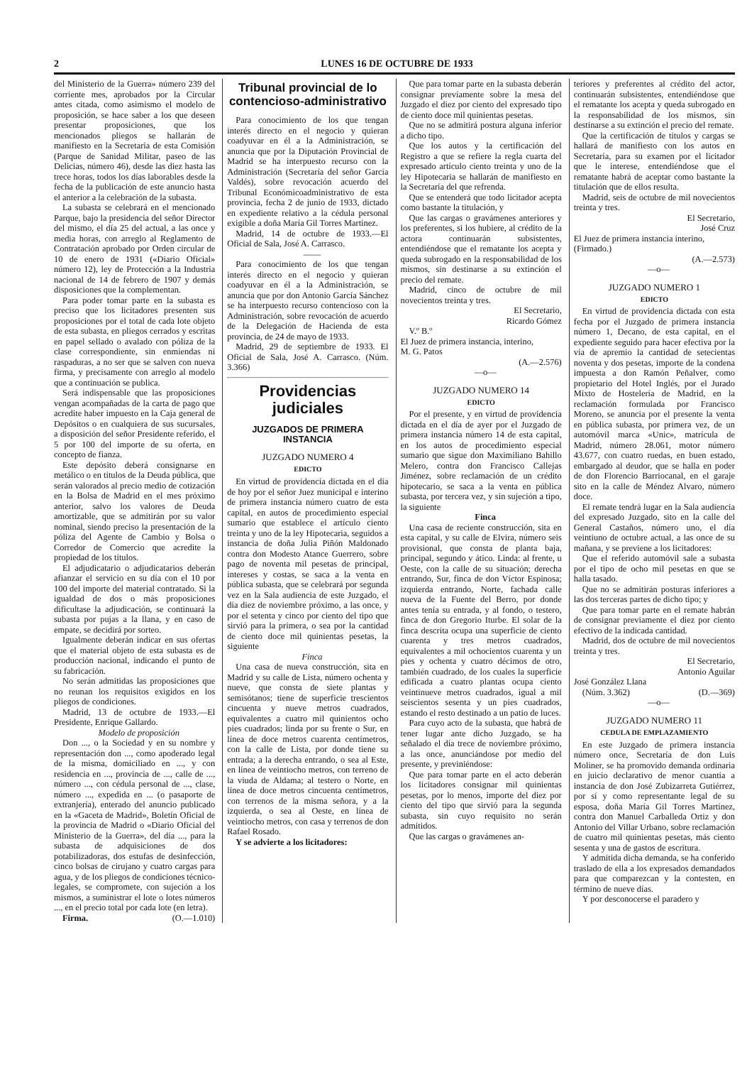2 LUNES 16 DE OCTUBRE DE 1933
del Ministerio de la Guerra» número 239 del corriente mes, aprobados por la Circular antes citada, como asimismo el modelo de proposición, se hace saber a los que deseen presentar proposiciones, que los mencionados pliegos se hallarán de manifiesto en la Secretaría de esta Comisión (Parque de Sanidad Militar, paseo de las Delicias, número 46), desde las diez hasta las trece horas, todos los días laborables desde la fecha de la publicación de este anuncio hasta el anterior a la celebración de la subasta.
La subasta se celebrará en el mencionado Parque, bajo la presidencia del señor Director del mismo, el día 25 del actual, a las once y media horas, con arreglo al Reglamento de Contratación aprobado por Orden circular de 10 de enero de 1931 («Diario Oficial» número 12), ley de Protección a la Industria nacional de 14 de febrero de 1907 y demás disposiciones que la complementan.
Para poder tomar parte en la subasta es preciso que los licitadores presenten sus proposiciones por el total de cada lote objeto de esta subasta, en pliegos cerrados y escritas en papel sellado o avalado con póliza de la clase correspondiente, sin enmiendas ni raspaduras, a no ser que se salven con nueva firma, y precisamente con arreglo al modelo que a continuación se publica.
Será indispensable que las proposiciones vengan acompañadas de la carta de pago que acredite haber impuesto en la Caja general de Depósitos o en cualquiera de sus sucursales, a disposición del señor Presidente referido, el 5 por 100 del importe de su oferta, en concepto de fianza.
Este depósito deberá consignarse en metálico o en títulos de la Deuda pública, que serán valorados al precio medio de cotización en la Bolsa de Madrid en el mes próximo anterior, salvo los valores de Deuda amortizable, que se admitirán por su valor nominal, siendo preciso la presentación de la póliza del Agente de Cambio y Bolsa o Corredor de Comercio que acredite la propiedad de los títulos.
El adjudicatario o adjudicatarios deberán afianzar el servicio en su día con el 10 por 100 del importe del material contratado. Si la igualdad de dos o más proposiciones dificultase la adjudicación, se continuará la subasta por pujas a la llana, y en caso de empate, se decidirá por sorteo.
Igualmente deberán indicar en sus ofertas que el material objeto de esta subasta es de producción nacional, indicando el punto de su fabricación.
No serán admitidas las proposiciones que no reunan los requisitos exigidos en los pliegos de condiciones.
Madrid, 13 de octubre de 1933.—El Presidente, Enrique Gallardo.
Modelo de proposición
Don ..., o la Sociedad y en su nombre y representación don ..., como apoderado legal de la misma, domiciliado en ..., y con residencia en ..., provincia de ..., calle de ..., número ..., con cédula personal de ..., clase, número ..., expedida en ... (o pasaporte de extranjería), enterado del anuncio publicado en la «Gaceta de Madrid», Boletín Oficial de la provincia de Madrid o «Diario Oficial del Ministerio de la Guerra», del día ..., para la subasta de adquisiciones de dos potabilizadoras, dos estufas de desinfección, cinco bolsas de cirujano y cuatro cargas para agua, y de los pliegos de condiciones técnico-legales, se compromete, con sujeción a los mismos, a suministrar el lote o lotes números ..., en el precio total por cada lote (en letra).
Firma. (O.—1.010)
Tribunal provincial de lo contencioso-administrativo
Para conocimiento de los que tengan interés directo en el negocio y quieran coadyuvar en él a la Administración, se anuncia que por la Diputación Provincial de Madrid se ha interpuesto recurso con la Administración (Secretaría del señor García Valdés), sobre revocación acuerdo del Tribunal Económicoadministrativo de esta provincia, fecha 2 de junio de 1933, dictado en expediente relativo a la cédula personal exigible a doña María Gil Torres Martínez.
Madrid, 14 de octubre de 1933.—El Oficial de Sala, José A. Carrasco.
——
Para conocimiento de los que tengan interés directo en el negocio y quieran coadyuvar en él a la Administración, se anuncia que por don Antonio García Sánchez se ha interpuesto recurso contencioso con la Administración, sobre revocación de acuerdo de la Delegación de Hacienda de esta provincia, de 24 de mayo de 1933.
Madrid, 29 de septiembre de 1933. El Oficial de Sala, José A. Carrasco. (Núm. 3.366)
Providencias judiciales
JUZGADOS DE PRIMERA INSTANCIA
JUZGADO NUMERO 4
EDICTO
En virtud de providencia dictada en el día de hoy por el señor Juez municipal e interino de primera instancia número cuatro de esta capital, en autos de procedimiento especial sumario que establece el artículo ciento treinta y uno de la ley Hipotecaria, seguidos a instancia de doña Julia Piñón Maldonado contra don Modesto Atance Guerrero, sobre pago de noventa mil pesetas de principal, intereses y costas, se saca a la venta en pública subasta, que se celebrará por segunda vez en la Sala audiencia de este Juzgado, el día diez de noviembre próximo, a las once, y por el setenta y cinco por ciento del tipo que sirvió para la primera, o sea por la cantidad de ciento doce mil quinientas pesetas, la siguiente
Finca
Una casa de nueva construcción, sita en Madrid y su calle de Lista, número ochenta y nueve, que consta de siete plantas y semisótanos; tiene de superficie trescientos cincuenta y nueve metros cuadrados, equivalentes a cuatro mil quinientos ocho pies cuadrados; linda por su frente o Sur, en línea de doce metros cuarenta centímetros, con la calle de Lista, por donde tiene su entrada; a la derecha entrando, o sea al Este, en línea de veintiocho metros, con terreno de la viuda de Aldama; al testero o Norte, en línea de doce metros cincuenta centímetros, con terrenos de la misma señora, y a la izquierda, o sea al Oeste, en línea de veintiocho metros, con casa y terrenos de don Rafael Rosado.
Y se advierte a los licitadores:
Que para tomar parte en la subasta deberán consignar previamente sobre la mesa del Juzgado el diez por ciento del expresado tipo de ciento doce mil quinientas pesetas.
Que no se admitirá postura alguna inferior a dicho tipo.
Que los autos y la certificación del Registro a que se refiere la regla cuarta del expresado artículo ciento treinta y uno de la ley Hipotecaria se hallarán de manifiesto en la Secretaría del que refrenda.
Que se entenderá que todo licitador acepta como bastante la titulación, y
Que las cargas o gravámenes anteriores y los preferentes, si los hubiere, al crédito de la actora continuarán subsistentes, entendiéndose que el rematante los acepta y queda subrogado en la responsabilidad de los mismos, sin destinarse a su extinción el precio del remate.
Madrid, cinco de octubre de mil novecientos treinta y tres.
El Secretario,
Ricardo Gómez
V.º B.º
El Juez de primera instancia, interino,
M. G. Patos
(A.—2.576)
—o—
JUZGADO NUMERO 14
EDICTO
Por el presente, y en virtud de providencia dictada en el día de ayer por el Juzgado de primera instancia número 14 de esta capital, en los autos de procedimiento especial sumario que sigue don Maximiliano Bahillo Melero, contra don Francisco Callejas Jiménez, sobre reclamación de un crédito hipotecario, se saca a la venta en pública subasta, por tercera vez, y sin sujeción a tipo, la siguiente
Finca
Una casa de reciente construcción, sita en esta capital, y su calle de Elvira, número seis provisional, que consta de planta baja, principal, segundo y ático. Linda: al frente, u Oeste, con la calle de su situación; derecha entrando, Sur, finca de don Víctor Espinosa; izquierda entrando, Norte, fachada calle nueva de la Fuente del Berro, por donde antes tenía su entrada, y al fondo, o testero, finca de don Gregorio Iturbe. El solar de la finca descrita ocupa una superficie de ciento cuarenta y tres metros cuadrados, equivalentes a mil ochocientos cuarenta y un pies y ochenta y cuatro décimos de otro, también cuadrado, de los cuales la superficie edificada a cuatro plantas ocupa ciento veintinueve metros cuadrados, igual a mil seiscientos sesenta y un pies cuadrados, estando el resto destinado a un patio de luces.
Para cuyo acto de la subasta, que habrá de tener lugar ante dicho Juzgado, se ha señalado el día trece de noviembre próximo, a las once, anunciándose por medio del presente, y previniéndose:
Que para tomar parte en el acto deberán los licitadores consignar mil quinientas pesetas, por lo menos, importe del diez por ciento del tipo que sirvió para la segunda subasta, sin cuyo requisito no serán admitidos.
Que las cargas o gravámenes an-
teriores y preferentes al crédito del actor, continuarán subsistentes, entendiéndose que el rematante los acepta y queda subrogado en la responsabilidad de los mismos, sin destinarse a su extinción el precio del remate.
Que la certificación de títulos y cargas se hallará de manifiesto con los autos en Secretaría, para su examen por el licitador que le interese, entendiéndose que el rematante habrá de aceptar como bastante la titulación que de ellos resulta.
Madrid, seis de octubre de mil novecientos treinta y tres.
El Secretario,
José Cruz
El Juez de primera instancia interino,
(Firmado.)
(A.—2.573)
—o—
JUZGADO NUMERO 1
EDICTO
En virtud de providencia dictada con esta fecha por el Juzgado de primera instancia número 1, Decano, de esta capital, en el expediente seguido para hacer efectiva por la vía de apremio la cantidad de setecientas noventa y dos pesetas, importe de la condena impuesta a don Ramón Peñalver, como propietario del Hotel Inglés, por el Jurado Mixto de Hostelería de Madrid, en la reclamación formulada por Francisco Moreno, se anuncia por el presente la venta en pública subasta, por primera vez, de un automóvil marca «Unic», matrícula de Madrid, número 28.061, motor número 43.677, con cuatro ruedas, en buen estado, embargado al deudor, que se halla en poder de don Florencio Barriocanal, en el garaje sito en la calle de Méndez Alvaro, número doce.
El remate tendrá lugar en la Sala audiencia del expresado Juzgado, sito en la calle del General Castaños, número uno, el día veintiuno de octubre actual, a las once de su mañana, y se previene a los licitadores:
Que el referido automóvil sale a subasta por el tipo de ocho mil pesetas en que se halla tasado.
Que no se admitirán posturas inferiores a las dos terceras partes de dicho tipo; y
Que para tomar parte en el remate habrán de consignar previamente el diez por ciento efectivo de la indicada cantidad.
Madrid, dos de octubre de mil novecientos treinta y tres.
El Secretario,
Antonio Aguilar
José González Llana
(Núm. 3.362) (D.—369)
—o—
JUZGADO NUMERO 11
CEDULA DE EMPLAZAMIENTO
En este Juzgado de primera instancia número once, Secretaría de don Luis Moliner, se ha promovido demanda ordinaria en juicio declarativo de menor cuantía a instancia de don José Zubizarreta Gutiérrez, por sí y como representante legal de su esposa, doña María Gil Torres Martínez, contra don Manuel Carballeda Ortiz y don Antonio del Villar Urbano, sobre reclamación de cuatro mil quinientas pesetas, más ciento sesenta y una de gastos de escritura.
Y admitida dicha demanda, se ha conferido traslado de ella a los expresados demandados para que comparezcan y la contesten, en término de nueve días.
Y por desconocerse el paradero y